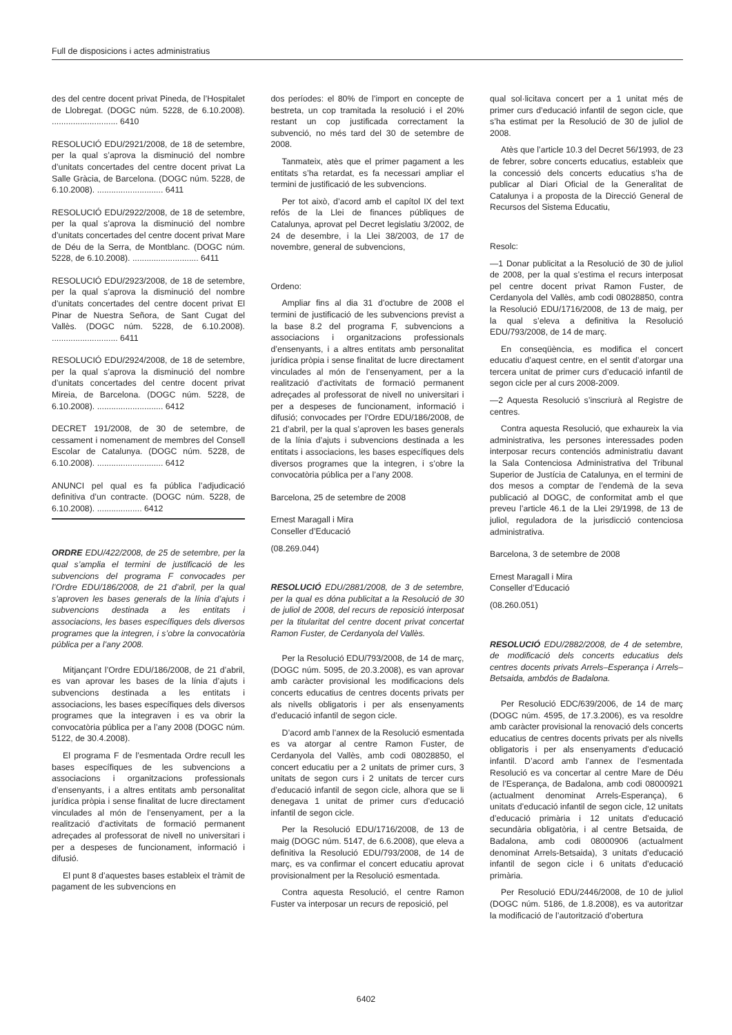Full de disposicions i actes administratius
des del centre docent privat Pineda, de l’Hospitalet de Llobregat. (DOGC núm. 5228, de 6.10.2008). ............................ 6410
RESOLUCIÓ EDU/2921/2008, de 18 de setembre, per la qual s’aprova la disminució del nombre d’unitats concertades del centre docent privat La Salle Gràcia, de Barcelona. (DOGC núm. 5228, de 6.10.2008). ............................ 6411
RESOLUCIÓ EDU/2922/2008, de 18 de setembre, per la qual s’aprova la disminució del nombre d’unitats concertades del centre docent privat Mare de Déu de la Serra, de Montblanc. (DOGC núm. 5228, de 6.10.2008). ............................ 6411
RESOLUCIÓ EDU/2923/2008, de 18 de setembre, per la qual s’aprova la disminució del nombre d’unitats concertades del centre docent privat El Pinar de Nuestra Señora, de Sant Cugat del Vallès. (DOGC núm. 5228, de 6.10.2008). ............................ 6411
RESOLUCIÓ EDU/2924/2008, de 18 de setembre, per la qual s’aprova la disminució del nombre d’unitats concertades del centre docent privat Mireia, de Barcelona. (DOGC núm. 5228, de 6.10.2008). ............................ 6412
DECRET 191/2008, de 30 de setembre, de cessament i nomenament de membres del Consell Escolar de Catalunya. (DOGC núm. 5228, de 6.10.2008). ............................ 6412
ANUNCI pel qual es fa pública l’adjudicació definitiva d’un contracte. (DOGC núm. 5228, de 6.10.2008). ................... 6412
ORDRE EDU/422/2008, de 25 de setembre, per la qual s’amplia el termini de justificació de les subvencions del programa F convocades per l’Ordre EDU/186/2008, de 21 d’abril, per la qual s’aproven les bases generals de la línia d’ajuts i subvencions destinada a les entitats i associacions, les bases específiques dels diversos programes que la integren, i s’obre la convocatòria pública per a l’any 2008.
Mitjançant l’Ordre EDU/186/2008, de 21 d’abril, es van aprovar les bases de la línia d’ajuts i subvencions destinada a les entitats i associacions, les bases específiques dels diversos programes que la integraven i es va obrir la convocatòria pública per a l’any 2008 (DOGC núm. 5122, de 30.4.2008).
El programa F de l’esmentada Ordre recull les bases específiques de les subvencions a associacions i organitzacions professionals d’ensenyants, i a altres entitats amb personalitat jurídica pròpia i sense finalitat de lucre directament vinculades al món de l’ensenyament, per a la realització d’activitats de formació permanent adreçades al professorat de nivell no universitari i per a despeses de funcionament, informació i difusió.
El punt 8 d’aquestes bases estableix el tràmit de pagament de les subvencions en
dos períodes: el 80% de l’import en concepte de bestreta, un cop tramitada la resolució i el 20% restant un cop justificada correctament la subvenció, no més tard del 30 de setembre de 2008.
Tanmateix, atès que el primer pagament a les entitats s’ha retardat, es fa necessari ampliar el termini de justificació de les subvencions.
Per tot això, d’acord amb el capítol IX del text refós de la Llei de finances públiques de Catalunya, aprovat pel Decret legislatiu 3/2002, de 24 de desembre, i la Llei 38/2003, de 17 de novembre, general de subvencions,
Ordeno:
Ampliar fins al dia 31 d’octubre de 2008 el termini de justificació de les subvencions previst a la base 8.2 del programa F, subvencions a associacions i organitzacions professionals d’ensenyants, i a altres entitats amb personalitat jurídica pròpia i sense finalitat de lucre directament vinculades al món de l’ensenyament, per a la realització d’activitats de formació permanent adreçades al professorat de nivell no universitari i per a despeses de funcionament, informació i difusió; convocades per l’Ordre EDU/186/2008, de 21 d’abril, per la qual s’aproven les bases generals de la línia d’ajuts i subvencions destinada a les entitats i associacions, les bases específiques dels diversos programes que la integren, i s’obre la convocatòria pública per a l’any 2008.
Barcelona, 25 de setembre de 2008
Ernest Maragall i Mira
Conseller d’Educació
(08.269.044)
RESOLUCIÓ EDU/2881/2008, de 3 de setembre, per la qual es dóna publicitat a la Resolució de 30 de juliol de 2008, del recurs de reposició interposat per la titularitat del centre docent privat concertat Ramon Fuster, de Cerdanyola del Vallès.
Per la Resolució EDU/793/2008, de 14 de març, (DOGC núm. 5095, de 20.3.2008), es van aprovar amb caràcter provisional les modificacions dels concerts educatius de centres docents privats per als nivells obligatoris i per als ensenyaments d’educació infantil de segon cicle.
D’acord amb l’annex de la Resolució esmentada es va atorgar al centre Ramon Fuster, de Cerdanyola del Vallès, amb codi 08028850, el concert educatiu per a 2 unitats de primer curs, 3 unitats de segon curs i 2 unitats de tercer curs d’educació infantil de segon cicle, alhora que se li denegava 1 unitat de primer curs d’educació infantil de segon cicle.
Per la Resolució EDU/1716/2008, de 13 de maig (DOGC núm. 5147, de 6.6.2008), que eleva a definitiva la Resolució EDU/793/2008, de 14 de març, es va confirmar el concert educatiu aprovat provisionalment per la Resolució esmentada.
Contra aquesta Resolució, el centre Ramon Fuster va interposar un recurs de reposició, pel
qual sol·licitava concert per a 1 unitat més de primer curs d’educació infantil de segon cicle, que s’ha estimat per la Resolució de 30 de juliol de 2008.
Atès que l’article 10.3 del Decret 56/1993, de 23 de febrer, sobre concerts educatius, estableix que la concessió dels concerts educatius s’ha de publicar al Diari Oficial de la Generalitat de Catalunya i a proposta de la Direcció General de Recursos del Sistema Educatiu,
Resolc:
—1 Donar publicitat a la Resolució de 30 de juliol de 2008, per la qual s’estima el recurs interposat pel centre docent privat Ramon Fuster, de Cerdanyola del Vallès, amb codi 08028850, contra la Resolució EDU/1716/2008, de 13 de maig, per la qual s’eleva a definitiva la Resolució EDU/793/2008, de 14 de març.
En conseqüència, es modifica el concert educatiu d’aquest centre, en el sentit d’atorgar una tercera unitat de primer curs d’educació infantil de segon cicle per al curs 2008-2009.
—2 Aquesta Resolució s’inscriurà al Registre de centres.
Contra aquesta Resolució, que exhaureix la via administrativa, les persones interessades poden interposar recurs contenciós administratiu davant la Sala Contenciosa Administrativa del Tribunal Superior de Justícia de Catalunya, en el termini de dos mesos a comptar de l’endemà de la seva publicació al DOGC, de conformitat amb el que preveu l’article 46.1 de la Llei 29/1998, de 13 de juliol, reguladora de la jurisdicció contenciosa administrativa.
Barcelona, 3 de setembre de 2008
Ernest Maragall i Mira
Conseller d’Educació
(08.260.051)
RESOLUCIÓ EDU/2882/2008, de 4 de setembre, de modificació dels concerts educatius dels centres docents privats Arrels–Esperança i Arrels–Betsaida, ambdós de Badalona.
Per Resolució EDC/639/2006, de 14 de març (DOGC núm. 4595, de 17.3.2006), es va resoldre amb caràcter provisional la renovació dels concerts educatius de centres docents privats per als nivells obligatoris i per als ensenyaments d’educació infantil. D’acord amb l’annex de l’esmentada Resolució es va concertar al centre Mare de Déu de l’Esperança, de Badalona, amb codi 08000921 (actualment denominat Arrels-Esperança), 6 unitats d’educació infantil de segon cicle, 12 unitats d’educació primària i 12 unitats d’educació secundària obligatòria, i al centre Betsaida, de Badalona, amb codi 08000906 (actualment denominat Arrels-Betsaida), 3 unitats d’educació infantil de segon cicle i 6 unitats d’educació primària.
Per Resolució EDU/2446/2008, de 10 de juliol (DOGC núm. 5186, de 1.8.2008), es va autoritzar la modificació de l’autorització d’obertura
6402